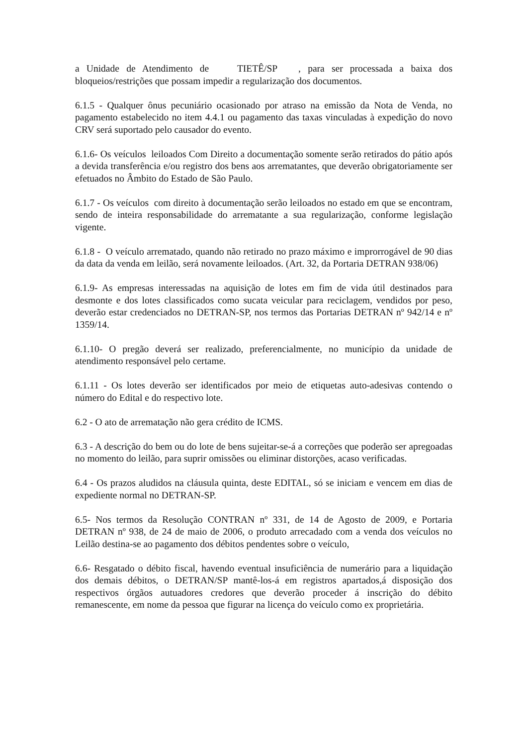a Unidade de Atendimento de TIETÊ/SP , para ser processada a baixa dos bloqueios/restrições que possam impedir a regularização dos documentos.
6.1.5 - Qualquer ônus pecuniário ocasionado por atraso na emissão da Nota de Venda, no pagamento estabelecido no item 4.4.1 ou pagamento das taxas vinculadas à expedição do novo CRV será suportado pelo causador do evento.
6.1.6- Os veículos leiloados Com Direito a documentação somente serão retirados do pátio após a devida transferência e/ou registro dos bens aos arrematantes, que deverão obrigatoriamente ser efetuados no Âmbito do Estado de São Paulo.
6.1.7 - Os veículos com direito à documentação serão leiloados no estado em que se encontram, sendo de inteira responsabilidade do arrematante a sua regularização, conforme legislação vigente.
6.1.8 - O veículo arrematado, quando não retirado no prazo máximo e improrrogável de 90 dias da data da venda em leilão, será novamente leiloados. (Art. 32, da Portaria DETRAN 938/06)
6.1.9- As empresas interessadas na aquisição de lotes em fim de vida útil destinados para desmonte e dos lotes classificados como sucata veicular para reciclagem, vendidos por peso, deverão estar credenciados no DETRAN-SP, nos termos das Portarias DETRAN nº 942/14 e nº 1359/14.
6.1.10- O pregão deverá ser realizado, preferencialmente, no município da unidade de atendimento responsável pelo certame.
6.1.11 - Os lotes deverão ser identificados por meio de etiquetas auto-adesivas contendo o número do Edital e do respectivo lote.
6.2 - O ato de arrematação não gera crédito de ICMS.
6.3 - A descrição do bem ou do lote de bens sujeitar-se-á a correções que poderão ser apregoadas no momento do leilão, para suprir omissões ou eliminar distorções, acaso verificadas.
6.4 - Os prazos aludidos na cláusula quinta, deste EDITAL, só se iniciam e vencem em dias de expediente normal no DETRAN-SP.
6.5- Nos termos da Resolução CONTRAN nº 331, de 14 de Agosto de 2009, e Portaria DETRAN nº 938, de 24 de maio de 2006, o produto arrecadado com a venda dos veículos no Leilão destina-se ao pagamento dos débitos pendentes sobre o veículo,
6.6- Resgatado o débito fiscal, havendo eventual insuficiência de numerário para a liquidação dos demais débitos, o DETRAN/SP mantê-los-á em registros apartados,á disposição dos respectivos órgãos autuadores credores que deverão proceder á inscrição do débito remanescente, em nome da pessoa que figurar na licença do veículo como ex proprietária.